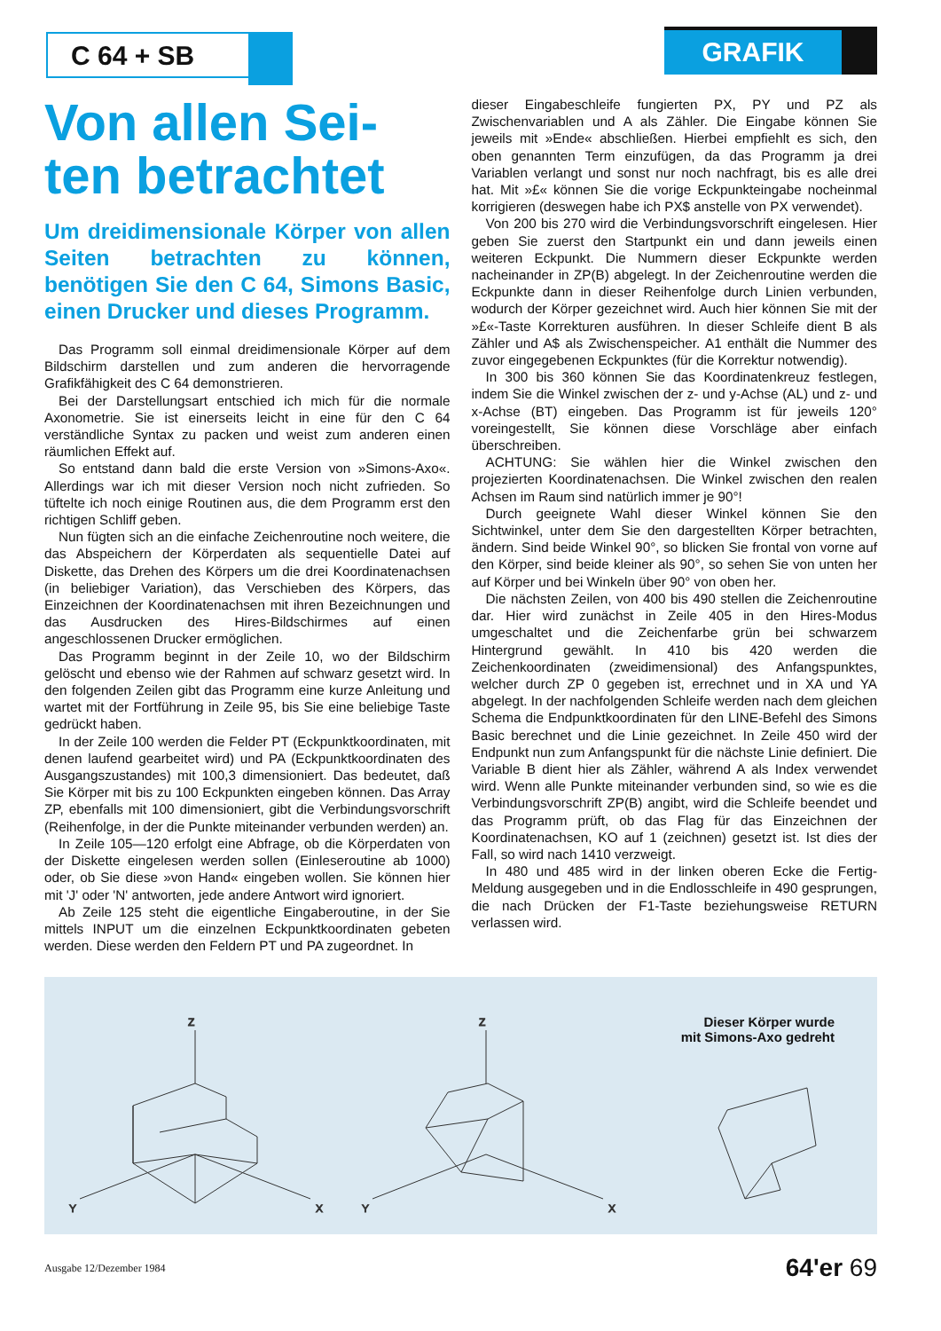C 64 + SB
GRAFIK
Von allen Sei-
ten betrachtet
Um dreidimensionale Körper von allen Seiten betrachten zu können, benötigen Sie den C 64, Simons Basic, einen Drucker und dieses Programm.
Das Programm soll einmal dreidimensionale Körper auf dem Bildschirm darstellen und zum anderen die hervorragende Grafikfähigkeit des C 64 demonstrieren.
Bei der Darstellungsart entschied ich mich für die normale Axonometrie. Sie ist einerseits leicht in eine für den C 64 verständliche Syntax zu packen und weist zum anderen einen räumlichen Effekt auf.
So entstand dann bald die erste Version von »Simons-Axo«. Allerdings war ich mit dieser Version noch nicht zufrieden. So tüftelte ich noch einige Routinen aus, die dem Programm erst den richtigen Schliff geben.
Nun fügten sich an die einfache Zeichenroutine noch weitere, die das Abspeichern der Körperdaten als sequentielle Datei auf Diskette, das Drehen des Körpers um die drei Koordinatenachsen (in beliebiger Variation), das Verschieben des Körpers, das Einzeichnen der Koordinatenachsen mit ihren Bezeichnungen und das Ausdrucken des Hires-Bildschirmes auf einen angeschlossenen Drucker ermöglichen.
Das Programm beginnt in der Zeile 10, wo der Bildschirm gelöscht und ebenso wie der Rahmen auf schwarz gesetzt wird. In den folgenden Zeilen gibt das Programm eine kurze Anleitung und wartet mit der Fortführung in Zeile 95, bis Sie eine beliebige Taste gedrückt haben.
In der Zeile 100 werden die Felder PT (Eckpunktkoordinaten, mit denen laufend gearbeitet wird) und PA (Eckpunktkoordinaten des Ausgangszustandes) mit 100,3 dimensioniert. Das bedeutet, daß Sie Körper mit bis zu 100 Eckpunkten eingeben können. Das Array ZP, ebenfalls mit 100 dimensioniert, gibt die Verbindungsvorschrift (Reihenfolge, in der die Punkte miteinander verbunden werden) an.
In Zeile 105—120 erfolgt eine Abfrage, ob die Körperdaten von der Diskette eingelesen werden sollen (Einleseroutine ab 1000) oder, ob Sie diese »von Hand« eingeben wollen. Sie können hier mit 'J' oder 'N' antworten, jede andere Antwort wird ignoriert.
Ab Zeile 125 steht die eigentliche Eingaberoutine, in der Sie mittels INPUT um die einzelnen Eckpunktkoordinaten gebeten werden. Diese werden den Feldern PT und PA zugeordnet. In
dieser Eingabeschleife fungierten PX, PY und PZ als Zwischenvariablen und A als Zähler. Die Eingabe können Sie jeweils mit »Ende« abschließen. Hierbei empfiehlt es sich, den oben genannten Term einzufügen, da das Programm ja drei Variablen verlangt und sonst nur noch nachfragt, bis es alle drei hat. Mit »£« können Sie die vorige Eckpunkteingabe nocheinmal korrigieren (deswegen habe ich PX$ anstelle von PX verwendet).
Von 200 bis 270 wird die Verbindungsvorschrift eingelesen. Hier geben Sie zuerst den Startpunkt ein und dann jeweils einen weiteren Eckpunkt. Die Nummern dieser Eckpunkte werden nacheinander in ZP(B) abgelegt. In der Zeichenroutine werden die Eckpunkte dann in dieser Reihenfolge durch Linien verbunden, wodurch der Körper gezeichnet wird. Auch hier können Sie mit der »£«-Taste Korrekturen ausführen. In dieser Schleife dient B als Zähler und A$ als Zwischenspeicher. A1 enthält die Nummer des zuvor eingegebenen Eckpunktes (für die Korrektur notwendig).
In 300 bis 360 können Sie das Koordinatenkreuz festlegen, indem Sie die Winkel zwischen der z- und y-Achse (AL) und z- und x-Achse (BT) eingeben. Das Programm ist für jeweils 120° voreingestellt, Sie können diese Vorschläge aber einfach überschreiben.
ACHTUNG: Sie wählen hier die Winkel zwischen den projezierten Koordinatenachsen. Die Winkel zwischen den realen Achsen im Raum sind natürlich immer je 90°!
Durch geeignete Wahl dieser Winkel können Sie den Sichtwinkel, unter dem Sie den dargestellten Körper betrachten, ändern. Sind beide Winkel 90°, so blicken Sie frontal von vorne auf den Körper, sind beide kleiner als 90°, so sehen Sie von unten her auf Körper und bei Winkeln über 90° von oben her.
Die nächsten Zeilen, von 400 bis 490 stellen die Zeichenroutine dar. Hier wird zunächst in Zeile 405 in den Hires-Modus umgeschaltet und die Zeichenfarbe grün bei schwarzem Hintergrund gewählt. In 410 bis 420 werden die Zeichenkoordinaten (zweidimensional) des Anfangspunktes, welcher durch ZP 0 gegeben ist, errechnet und in XA und YA abgelegt. In der nachfolgenden Schleife werden nach dem gleichen Schema die Endpunktkoordinaten für den LINE-Befehl des Simons Basic berechnet und die Linie gezeichnet. In Zeile 450 wird der Endpunkt nun zum Anfangspunkt für die nächste Linie definiert. Die Variable B dient hier als Zähler, während A als Index verwendet wird. Wenn alle Punkte miteinander verbunden sind, so wie es die Verbindungsvorschrift ZP(B) angibt, wird die Schleife beendet und das Programm prüft, ob das Flag für das Einzeichnen der Koordinatenachsen, KO auf 1 (zeichnen) gesetzt ist. Ist dies der Fall, so wird nach 1410 verzweigt.
In 480 und 485 wird in der linken oberen Ecke die Fertig-Meldung ausgegeben und in die Endlosschleife in 490 gesprungen, die nach Drücken der F1-Taste beziehungsweise RETURN verlassen wird.
Z
Z
Y
X
Y
X
Dieser Körper wurde
mit Simons-Axo gedreht
Ausgabe 12/Dezember 1984 64'er 69